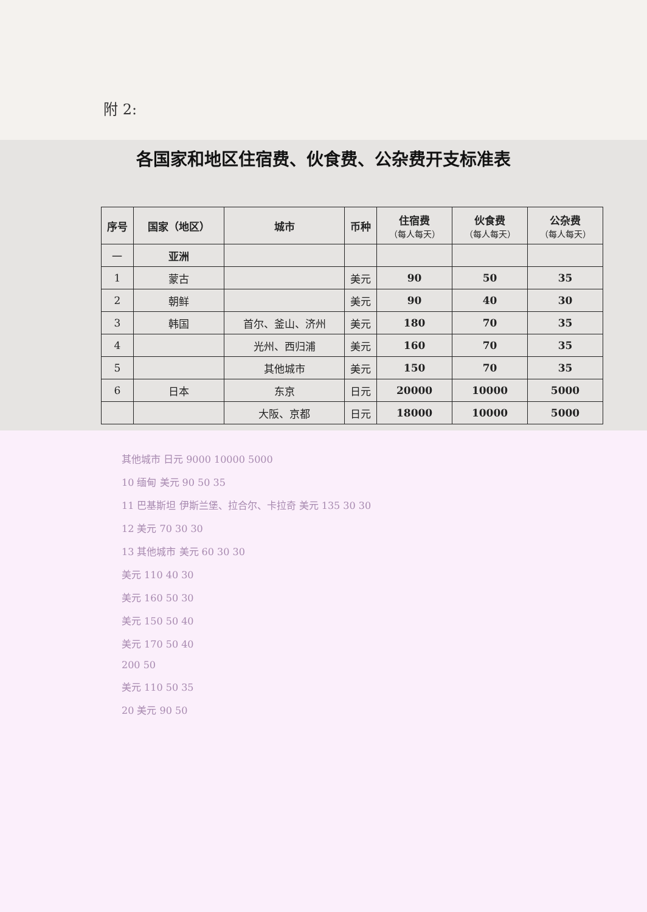附 2:
各国家和地区住宿费、伙食费、公杂费开支标准表
| 序号 | 国家（地区） | 城市 | 币种 | 住宿费 （每人每天） | 伙食费 （每人每天） | 公杂费 （每人每天） |
| --- | --- | --- | --- | --- | --- | --- |
| 一 | 亚洲 | | | | | |
| 1 | 蒙古 | | 美元 | 90 | 50 | 35 |
| 2 | 朝鲜 | | 美元 | 90 | 40 | 30 |
| 3 | 韩国 | 首尔、釜山、济州 | 美元 | 180 | 70 | 35 |
| 4 | | 光州、西归浦 | 美元 | 160 | 70 | 35 |
| 5 | | 其他城市 | 美元 | 150 | 70 | 35 |
| 6 | 日本 | 东京 | 日元 | 20000 | 10000 | 5000 |
| | | 大阪、京都 | 日元 | 18000 | 10000 | 5000 |
其他城市 日元 9000 10000 5000
10 缅甸 美元 90 50 35
11 巴基斯坦 伊斯兰堡、拉合尔、卡拉奇 美元 135 30 30
12 美元 70 30 30
13 其他城市 美元 60 30 30
美元 110 40 30
美元 160 50 30
美元 150 50 40
美元 170 50 40
200 50
美元 110 50 35
20 美元 90 50